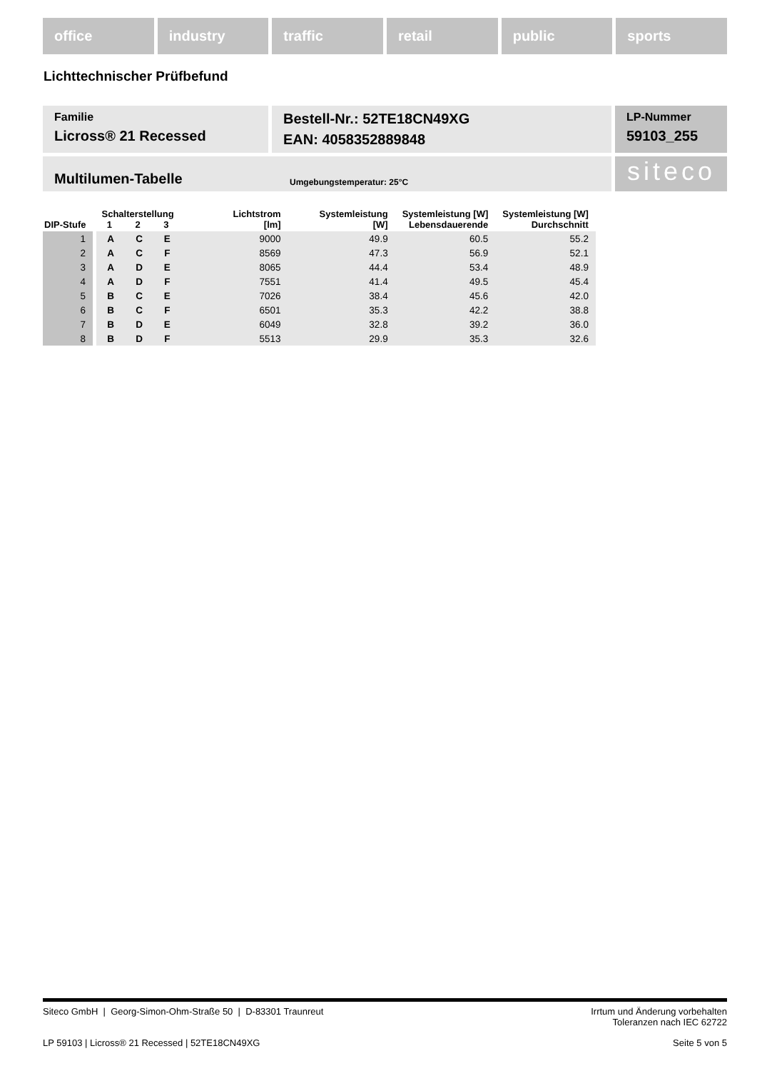office industry traffic retail public sports
Lichttechnischer Prüfbefund
Familie
Licross® 21 Recessed
Bestell-Nr.: 52TE18CN49XG
EAN: 4058352889848
LP-Nummer
59103_255
Multilumen-Tabelle Umgebungstemperatur: 25°C
siteco
| DIP-Stufe | Schalterstellung 1 2 3 | | | Lichtstrom [lm] | Systemleistung [W] | Systemleistung [W] Lebensdauerende | Systemleistung [W] Durchschnitt |
| --- | --- | --- | --- | --- | --- | --- | --- |
| 1 | A | C | E | 9000 | 49.9 | 60.5 | 55.2 |
| 2 | A | C | F | 8569 | 47.3 | 56.9 | 52.1 |
| 3 | A | D | E | 8065 | 44.4 | 53.4 | 48.9 |
| 4 | A | D | F | 7551 | 41.4 | 49.5 | 45.4 |
| 5 | B | C | E | 7026 | 38.4 | 45.6 | 42.0 |
| 6 | B | C | F | 6501 | 35.3 | 42.2 | 38.8 |
| 7 | B | D | E | 6049 | 32.8 | 39.2 | 36.0 |
| 8 | B | D | F | 5513 | 29.9 | 35.3 | 32.6 |
Siteco GmbH | Georg-Simon-Ohm-Straße 50 | D-83301 Traunreut Irrtum und Änderung vorbehalten
Toleranzen nach IEC 62722
LP 59103 | Licross® 21 Recessed | 52TE18CN49XG Seite 5 von 5